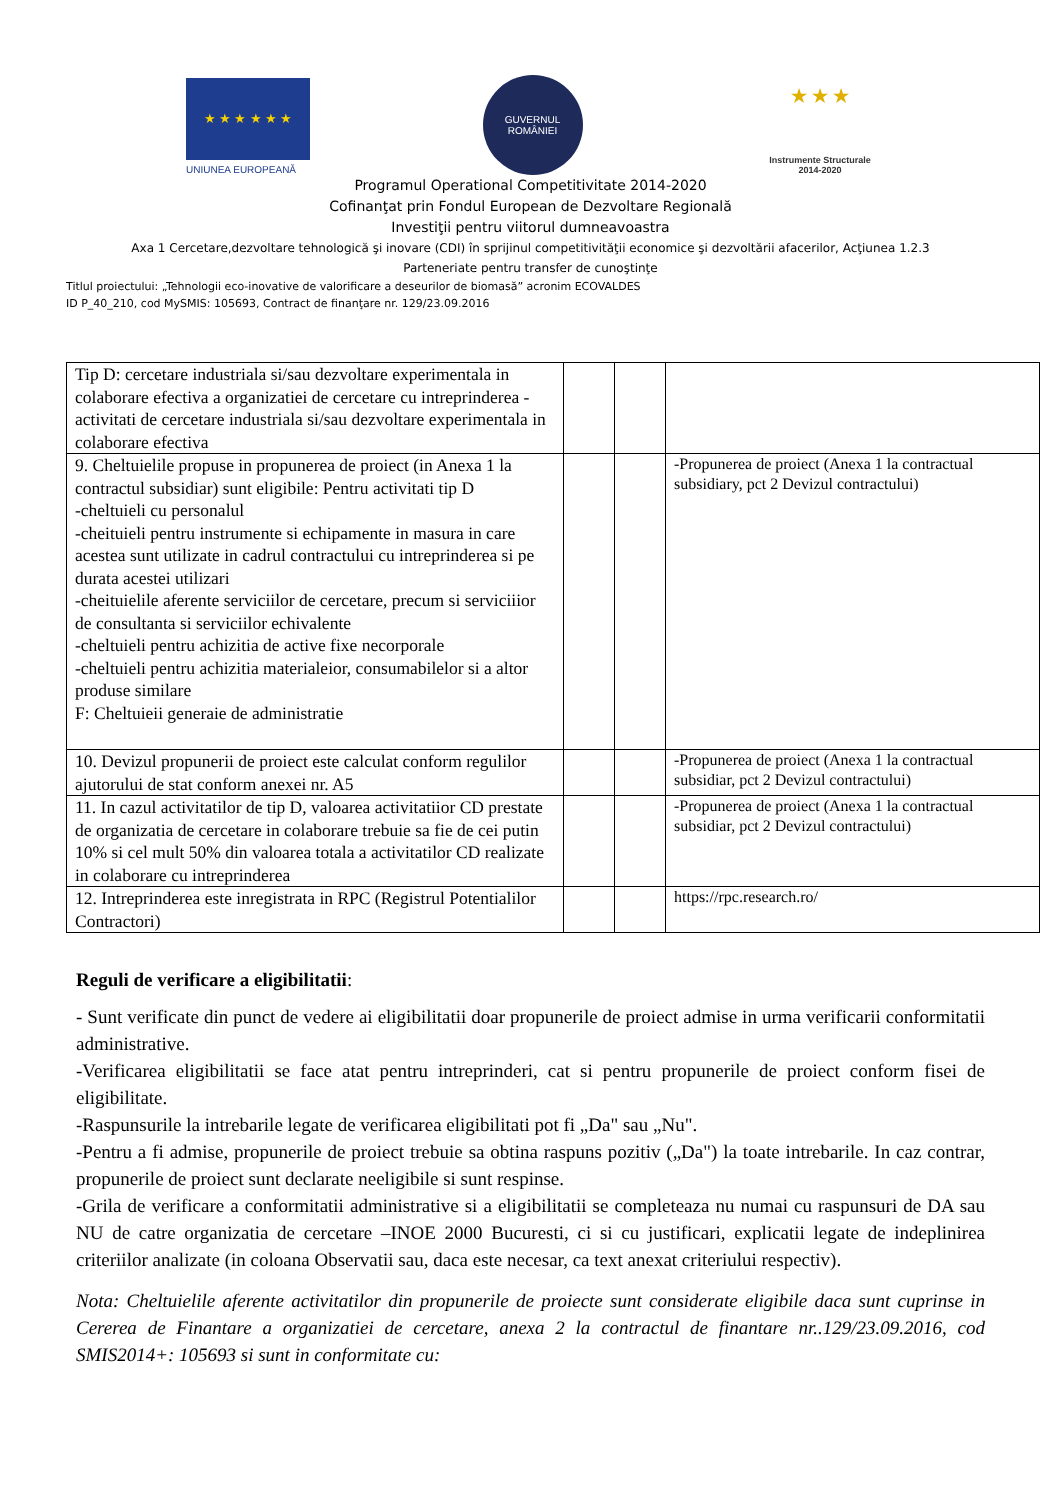★ ★ ★ ★ ★ ★
UNIUNEA EUROPEANĂ
GUVERNUL
ROMÂNIEI
★ ★ ★
Instrumente Structurale
2014-2020
Programul Operational Competitivitate 2014-2020
Cofinanţat prin Fondul European de Dezvoltare Regională
Investiţii pentru viitorul dumneavoastra
Axa 1 Cercetare,dezvoltare tehnologică şi inovare (CDI) în sprijinul competitivităţii economice şi dezvoltării afacerilor, Acţiunea 1.2.3
Parteneriate pentru transfer de cunoştinţe
Titlul proiectului: „Tehnologii eco-inovative de valorificare a deseurilor de biomasă” acronim ECOVALDES
ID P_40_210, cod MySMIS: 105693, Contract de finanţare nr. 129/23.09.2016
| Tip D: cercetare industriala si/sau dezvoltare experimentala in colaborare efectiva a organizatiei de cercetare cu intreprinderea -activitati de cercetare industriala si/sau dezvoltare experimentala in colaborare efectiva | | | |
| 9. Cheltuielile propuse in propunerea de proiect (in Anexa 1 la contractul subsidiar) sunt eligibile: Pentru activitati tip D -cheltuieli cu personalul -cheituieli pentru instrumente si echipamente in masura in care acestea sunt utilizate in cadrul contractului cu intreprinderea si pe durata acestei utilizari -cheituielile aferente serviciilor de cercetare, precum si serviciiior de consultanta si serviciilor echivalente -cheltuieli pentru achizitia de active fixe necorporale -cheltuieli pentru achizitia materialeior, consumabilelor si a altor produse similare F: Cheltuieii generaie de administratie | | | -Propunerea de proiect (Anexa 1 la contractual subsidiary, pct 2 Devizul contractului) |
| 10. Devizul propunerii de proiect este calculat conform regulilor ajutorului de stat conform anexei nr. A5 | | | -Propunerea de proiect (Anexa 1 la contractual subsidiar, pct 2 Devizul contractului) |
| 11. In cazul activitatilor de tip D, valoarea activitatiior CD prestate de organizatia de cercetare in colaborare trebuie sa fie de cei putin 10% si cel mult 50% din valoarea totala a activitatilor CD realizate in colaborare cu intreprinderea | | | -Propunerea de proiect (Anexa 1 la contractual subsidiar, pct 2 Devizul contractului) |
| 12. Intreprinderea este inregistrata in RPC (Registrul Potentialilor Contractori) | | | https://rpc.research.ro/ |
Reguli de verificare a eligibilitatii:
- Sunt verificate din punct de vedere ai eligibilitatii doar propunerile de proiect admise in urma verificarii conformitatii administrative.
-Verificarea eligibilitatii se face atat pentru intreprinderi, cat si pentru propunerile de proiect conform fisei de eligibilitate.
-Raspunsurile la intrebarile legate de verificarea eligibilitati pot fi „Da" sau „Nu".
-Pentru a fi admise, propunerile de proiect trebuie sa obtina raspuns pozitiv („Da") la toate intrebarile. In caz contrar, propunerile de proiect sunt declarate neeligibile si sunt respinse.
-Grila de verificare a conformitatii administrative si a eligibilitatii se completeaza nu numai cu raspunsuri de DA sau NU de catre organizatia de cercetare –INOE 2000 Bucuresti, ci si cu justificari, explicatii legate de indeplinirea criteriilor analizate (in coloana Observatii sau, daca este necesar, ca text anexat criteriului respectiv).
Nota: Cheltuielile aferente activitatilor din propunerile de proiecte sunt considerate eligibile daca sunt cuprinse in Cererea de Finantare a organizatiei de cercetare, anexa 2 la contractul de finantare nr..129/23.09.2016, cod SMIS2014+: 105693 si sunt in conformitate cu: